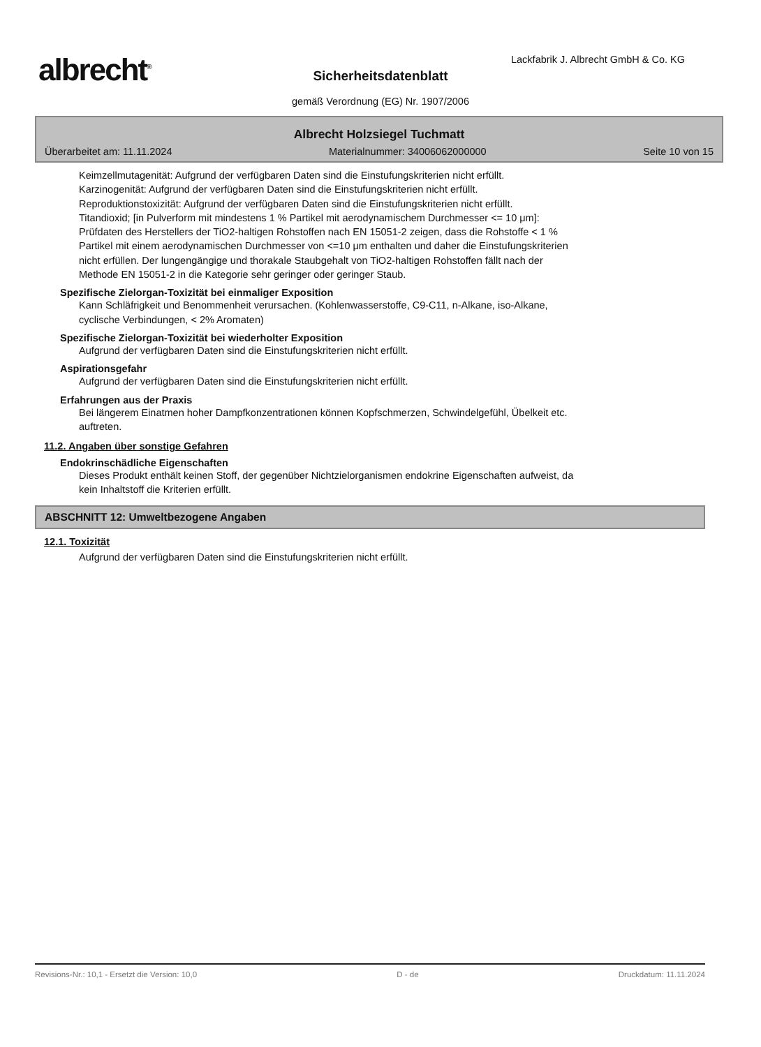albrecht<sup>®</sup>
Lackfabrik J. Albrecht GmbH & Co. KG
Sicherheitsdatenblatt
gemäß Verordnung (EG) Nr. 1907/2006
Albrecht Holzsiegel Tuchmatt
Überarbeitet am: 11.11.2024 Materialnummer: 34006062000000 Seite 10 von 15
Keimzellmutagenität: Aufgrund der verfügbaren Daten sind die Einstufungskriterien nicht erfüllt.
Karzinogenität: Aufgrund der verfügbaren Daten sind die Einstufungskriterien nicht erfüllt.
Reproduktionstoxizität: Aufgrund der verfügbaren Daten sind die Einstufungskriterien nicht erfüllt.
Titandioxid; [in Pulverform mit mindestens 1 % Partikel mit aerodynamischem Durchmesser <= 10 μm]:
Prüfdaten des Herstellers der TiO2-haltigen Rohstoffen nach EN 15051-2 zeigen, dass die Rohstoffe < 1 %
Partikel mit einem aerodynamischen Durchmesser von <=10 μm enthalten und daher die Einstufungskriterien
nicht erfüllen. Der lungengängige und thorakale Staubgehalt von TiO2-haltigen Rohstoffen fällt nach der
Methode EN 15051-2 in die Kategorie sehr geringer oder geringer Staub.
Spezifische Zielorgan-Toxizität bei einmaliger Exposition
Kann Schläfrigkeit und Benommenheit verursachen. (Kohlenwasserstoffe, C9-C11, n-Alkane, iso-Alkane,
cyclische Verbindungen, < 2% Aromaten)
Spezifische Zielorgan-Toxizität bei wiederholter Exposition
Aufgrund der verfügbaren Daten sind die Einstufungskriterien nicht erfüllt.
Aspirationsgefahr
Aufgrund der verfügbaren Daten sind die Einstufungskriterien nicht erfüllt.
Erfahrungen aus der Praxis
Bei längerem Einatmen hoher Dampfkonzentrationen können Kopfschmerzen, Schwindelgefühl, Übelkeit etc.
auftreten.
11.2. Angaben über sonstige Gefahren
Endokrinschädliche Eigenschaften
Dieses Produkt enthält keinen Stoff, der gegenüber Nichtzielorganismen endokrine Eigenschaften aufweist, da
kein Inhaltstoff die Kriterien erfüllt.
ABSCHNITT 12: Umweltbezogene Angaben
12.1. Toxizität
Aufgrund der verfügbaren Daten sind die Einstufungskriterien nicht erfüllt.
Revisions-Nr.: 10,1 - Ersetzt die Version: 10,0 D - de Druckdatum: 11.11.2024